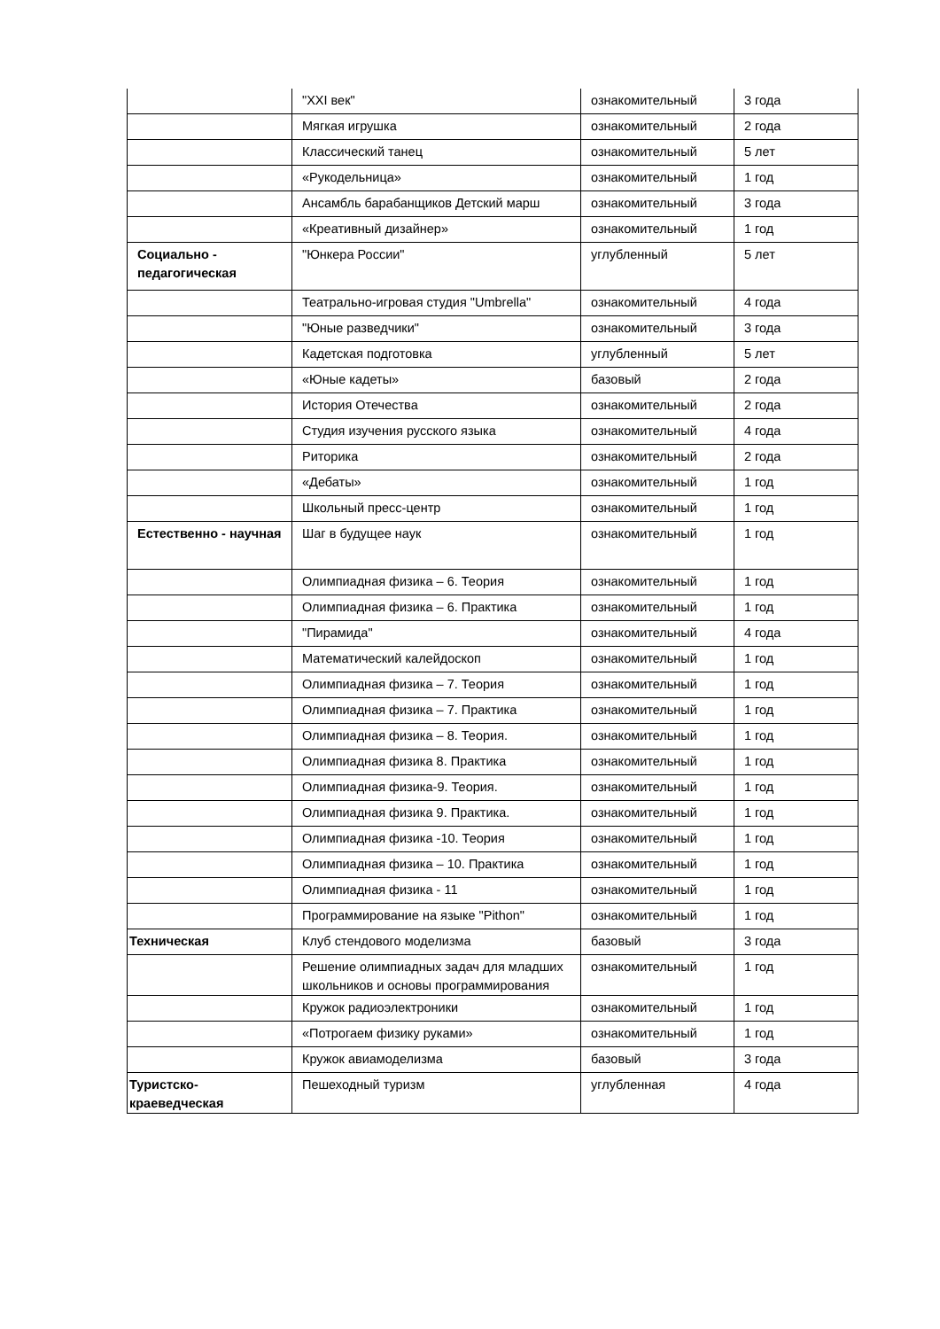| | "XXI век" | ознакомительный | 3 года |
| | Мягкая игрушка | ознакомительный | 2 года |
| | Классический танец | ознакомительный | 5 лет |
| | «Рукодельница» | ознакомительный | 1 год |
| | Ансамбль барабанщиков Детский марш | ознакомительный | 3 года |
| | «Креативный дизайнер» | ознакомительный | 1 год |
| Социально - педагогическая | "Юнкера России" | углубленный | 5 лет |
| | Театрально-игровая студия "Umbrella" | ознакомительный | 4 года |
| | "Юные разведчики" | ознакомительный | 3 года |
| | Кадетская подготовка | углубленный | 5 лет |
| | «Юные кадеты» | базовый | 2 года |
| | История Отечества | ознакомительный | 2 года |
| | Студия изучения русского языка | ознакомительный | 4 года |
| | Риторика | ознакомительный | 2 года |
| | «Дебаты» | ознакомительный | 1 год |
| | Школьный пресс-центр | ознакомительный | 1 год |
| Естественно - научная | Шаг в будущее наук | ознакомительный | 1 год |
| | Олимпиадная физика – 6. Теория | ознакомительный | 1 год |
| | Олимпиадная физика – 6. Практика | ознакомительный | 1 год |
| | "Пирамида" | ознакомительный | 4 года |
| | Математический калейдоскоп | ознакомительный | 1 год |
| | Олимпиадная физика – 7. Теория | ознакомительный | 1 год |
| | Олимпиадная физика – 7. Практика | ознакомительный | 1 год |
| | Олимпиадная физика – 8. Теория. | ознакомительный | 1 год |
| | Олимпиадная физика 8. Практика | ознакомительный | 1 год |
| | Олимпиадная физика-9. Теория. | ознакомительный | 1 год |
| | Олимпиадная физика 9. Практика. | ознакомительный | 1 год |
| | Олимпиадная физика -10. Теория | ознакомительный | 1 год |
| | Олимпиадная физика – 10. Практика | ознакомительный | 1 год |
| | Олимпиадная физика - 11 | ознакомительный | 1 год |
| | Программирование на языке "Pithon" | ознакомительный | 1 год |
| Техническая | Клуб стендового моделизма | базовый | 3 года |
| | Решение олимпиадных задач для младших школьников и основы программирования | ознакомительный | 1 год |
| | Кружок радиоэлектроники | ознакомительный | 1 год |
| | «Потрогаем физику руками» | ознакомительный | 1 год |
| | Кружок авиамоделизма | базовый | 3 года |
| Туристско-краеведческая | Пешеходный туризм | углубленная | 4 года |